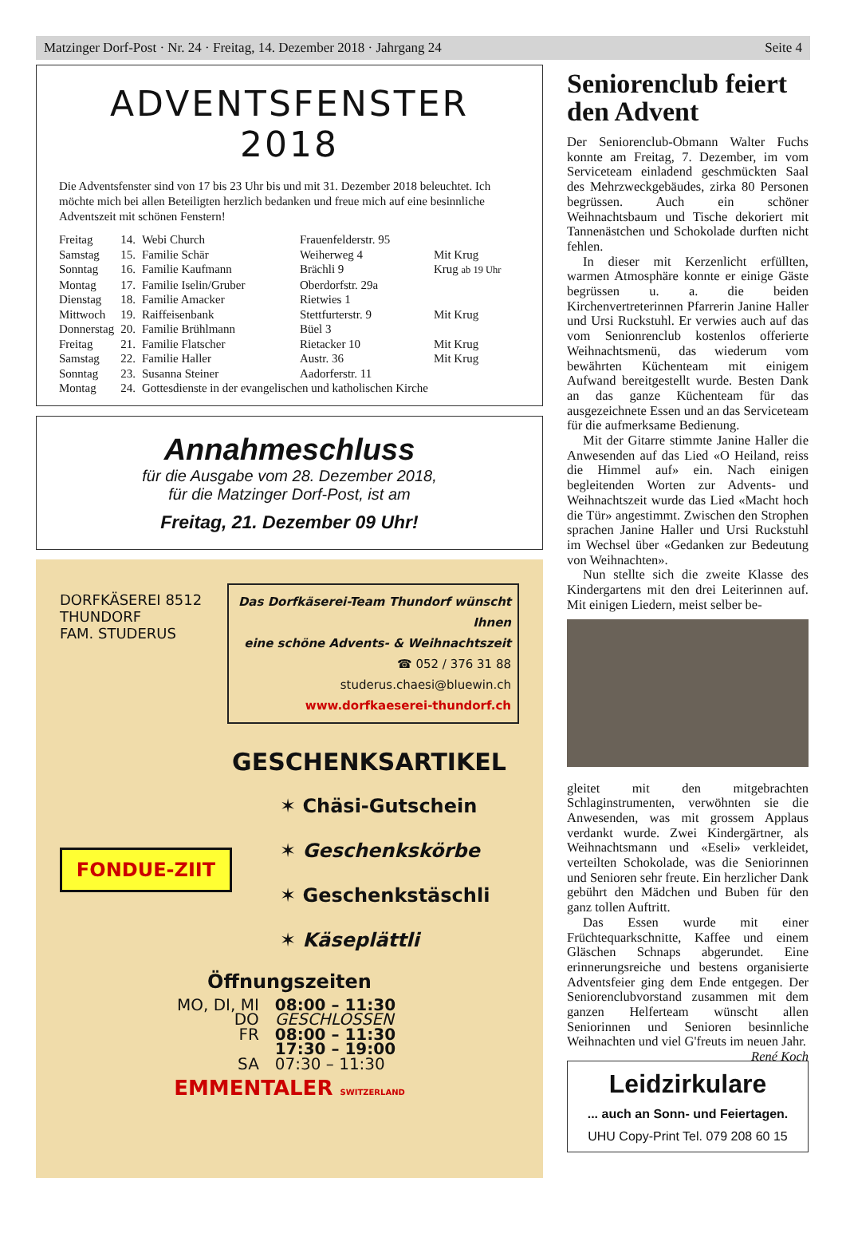Matzinger Dorf-Post · Nr. 24 · Freitag, 14. Dezember 2018 · Jahrgang 24 Seite 4
ADVENTSFENSTER 2018
Die Adventsfenster sind von 17 bis 23 Uhr bis und mit 31. Dezember 2018 beleuchtet. Ich möchte mich bei allen Beteiligten herzlich bedanken und freue mich auf eine besinnliche Adventszeit mit schönen Fenstern!
| Freitag | 14. | Webi Church | Frauenfelderstr. 95 | |
| Samstag | 15. | Familie Schär | Weiherweg 4 | Mit Krug |
| Sonntag | 16. | Familie Kaufmann | Brächli 9 | Krug ab 19 Uhr |
| Montag | 17. | Familie Iselin/Gruber | Oberdorfstr. 29a | |
| Dienstag | 18. | Familie Amacker | Rietwies 1 | |
| Mittwoch | 19. | Raiffeisenbank | Stettfurterstr. 9 | Mit Krug |
| Donnerstag | 20. | Familie Brühlmann | Büel 3 | |
| Freitag | 21. | Familie Flatscher | Rietacker 10 | Mit Krug |
| Samstag | 22. | Familie Haller | Austr. 36 | Mit Krug |
| Sonntag | 23. | Susanna Steiner | Aadorferstr. 11 | |
| Montag | 24. | Gottesdienste in der evangelischen und katholischen Kirche | | |
Annahmeschluss
für die Ausgabe vom 28. Dezember 2018,
für die Matzinger Dorf-Post, ist am
Freitag, 21. Dezember 09 Uhr!
DORFKÄSEREI 8512 THUNDORF
FAM. STUDERUS
Das Dorfkäserei-Team Thundorf wünscht Ihnen
eine schöne Advents- & Weihnachtszeit
☎ 052 / 376 31 88
studerus.chaesi@bluewin.ch
www.dorfkaeserei-thundorf.ch
GESCHENKSARTIKEL
FONDUE-ZIIT
✶ Chäsi-Gutschein
✶ Geschenkskörbe
✶ Geschenkstäschli
✶ Käseplättli
Öffnungszeiten
| MO, DI, MI | 08:00 – 11:30 |
| DO | GESCHLOSSEN |
| FR | 08:00 – 11:30 |
| | 17:30 – 19:00 |
| SA | 07:30 – 11:30 |
EMMENTALER SWITZERLAND
Seniorenclub feiert den Advent
Der Seniorenclub-Obmann Walter Fuchs konnte am Freitag, 7. Dezember, im vom Serviceteam einladend geschmückten Saal des Mehrzweckgebäudes, zirka 80 Personen begrüssen. Auch ein schöner Weihnachtsbaum und Tische dekoriert mit Tannenästchen und Schokolade durften nicht fehlen.
In dieser mit Kerzenlicht erfüllten, warmen Atmosphäre konnte er einige Gäste begrüssen u. a. die beiden Kirchenvertreterinnen Pfarrerin Janine Haller und Ursi Ruckstuhl. Er verwies auch auf das vom Senionrenclub kostenlos offerierte Weihnachtsmenü, das wiederum vom bewährten Küchenteam mit einigem Aufwand bereitgestellt wurde. Besten Dank an das ganze Küchenteam für das ausgezeichnete Essen und an das Serviceteam für die aufmerksame Bedienung.
Mit der Gitarre stimmte Janine Haller die Anwesenden auf das Lied «O Heiland, reiss die Himmel auf» ein. Nach einigen begleitenden Worten zur Advents- und Weihnachtszeit wurde das Lied «Macht hoch die Tür» angestimmt. Zwischen den Strophen sprachen Janine Haller und Ursi Ruckstuhl im Wechsel über «Gedanken zur Bedeutung von Weihnachten».
Nun stellte sich die zweite Klasse des Kindergartens mit den drei Leiterinnen auf. Mit einigen Liedern, meist selber be-
gleitet mit den mitgebrachten Schlaginstrumenten, verwöhnten sie die Anwesenden, was mit grossem Applaus verdankt wurde. Zwei Kindergärtner, als Weihnachtsmann und «Eseli» verkleidet, verteilten Schokolade, was die Seniorinnen und Senioren sehr freute. Ein herzlicher Dank gebührt den Mädchen und Buben für den ganz tollen Auftritt.
Das Essen wurde mit einer Früchtequarkschnitte, Kaffee und einem Gläschen Schnaps abgerundet. Eine erinnerungsreiche und bestens organisierte Adventsfeier ging dem Ende entgegen. Der Seniorenclubvorstand zusammen mit dem ganzen Helferteam wünscht allen Seniorinnen und Senioren besinnliche Weihnachten und viel G'freuts im neuen Jahr. René Koch
Leidzirkulare
... auch an Sonn- und Feiertagen.
UHU Copy-Print Tel. 079 208 60 15